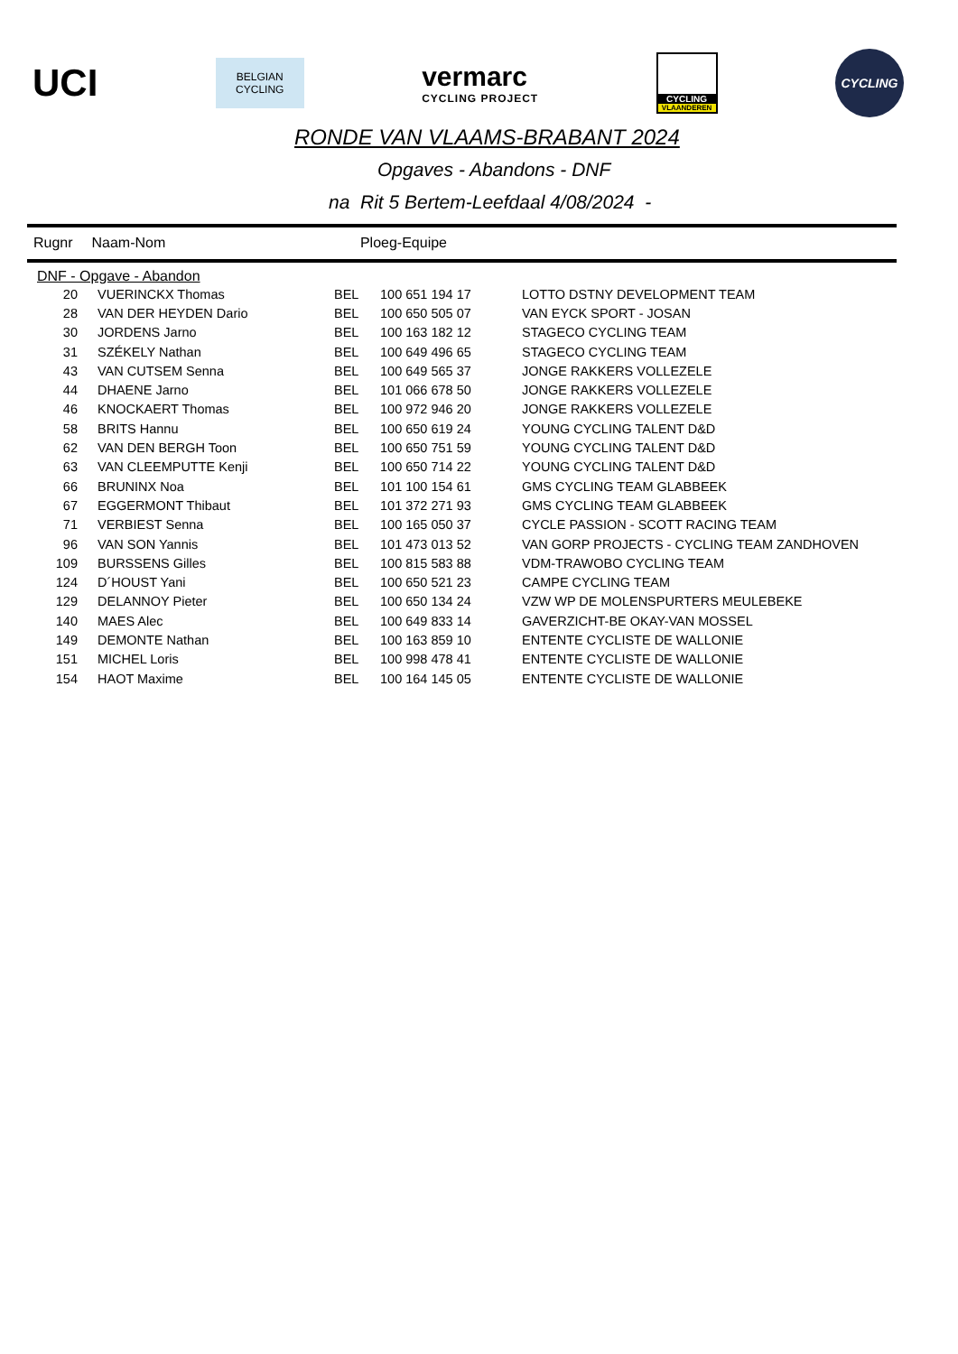UCI
BELGIAN
CYCLING
vermarc
CYCLING PROJECT
CYCLING
VLAANDEREN
CYCLING
RONDE VAN VLAAMS-BRABANT 2024
Opgaves - Abandons - DNF
na Rit 5 Bertem-Leefdaal 4/08/2024 -
Rugnr Naam-Nom Ploeg-Equipe
DNF - Opgave - Abandon
| 20 | VUERINCKX Thomas | BEL | 100 651 194 17 | LOTTO DSTNY DEVELOPMENT TEAM |
| 28 | VAN DER HEYDEN Dario | BEL | 100 650 505 07 | VAN EYCK SPORT - JOSAN |
| 30 | JORDENS Jarno | BEL | 100 163 182 12 | STAGECO CYCLING TEAM |
| 31 | SZÉKELY Nathan | BEL | 100 649 496 65 | STAGECO CYCLING TEAM |
| 43 | VAN CUTSEM Senna | BEL | 100 649 565 37 | JONGE RAKKERS VOLLEZELE |
| 44 | DHAENE Jarno | BEL | 101 066 678 50 | JONGE RAKKERS VOLLEZELE |
| 46 | KNOCKAERT Thomas | BEL | 100 972 946 20 | JONGE RAKKERS VOLLEZELE |
| 58 | BRITS Hannu | BEL | 100 650 619 24 | YOUNG CYCLING TALENT D&D |
| 62 | VAN DEN BERGH Toon | BEL | 100 650 751 59 | YOUNG CYCLING TALENT D&D |
| 63 | VAN CLEEMPUTTE Kenji | BEL | 100 650 714 22 | YOUNG CYCLING TALENT D&D |
| 66 | BRUNINX Noa | BEL | 101 100 154 61 | GMS CYCLING TEAM GLABBEEK |
| 67 | EGGERMONT Thibaut | BEL | 101 372 271 93 | GMS CYCLING TEAM GLABBEEK |
| 71 | VERBIEST Senna | BEL | 100 165 050 37 | CYCLE PASSION - SCOTT RACING TEAM |
| 96 | VAN SON Yannis | BEL | 101 473 013 52 | VAN GORP PROJECTS - CYCLING TEAM ZANDHOVEN |
| 109 | BURSSENS Gilles | BEL | 100 815 583 88 | VDM-TRAWOBO CYCLING TEAM |
| 124 | D´HOUST Yani | BEL | 100 650 521 23 | CAMPE CYCLING TEAM |
| 129 | DELANNOY Pieter | BEL | 100 650 134 24 | VZW WP DE MOLENSPURTERS MEULEBEKE |
| 140 | MAES Alec | BEL | 100 649 833 14 | GAVERZICHT-BE OKAY-VAN MOSSEL |
| 149 | DEMONTE Nathan | BEL | 100 163 859 10 | ENTENTE CYCLISTE DE WALLONIE |
| 151 | MICHEL Loris | BEL | 100 998 478 41 | ENTENTE CYCLISTE DE WALLONIE |
| 154 | HAOT Maxime | BEL | 100 164 145 05 | ENTENTE CYCLISTE DE WALLONIE |